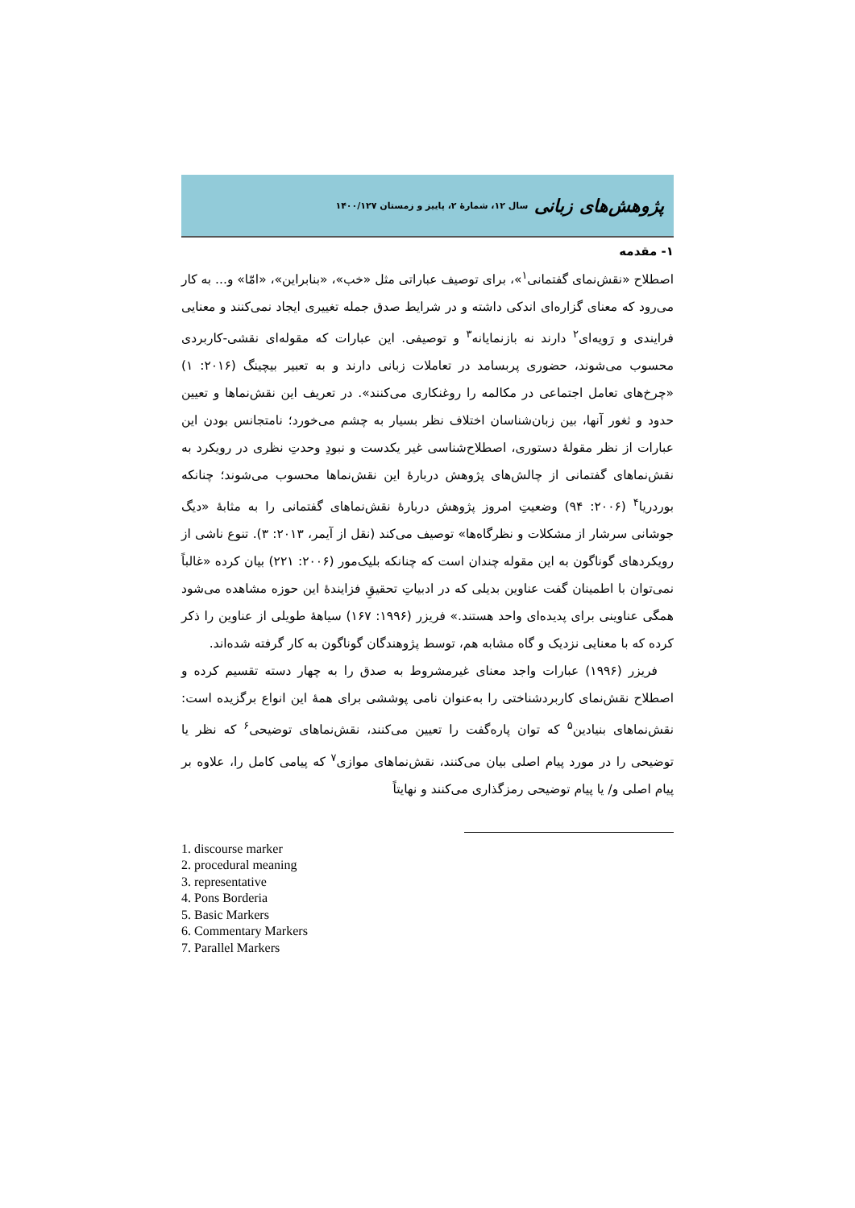پژوهش‌های زبانی سال ۱۲، شمارهٔ ۲، پاییز و زمستان ۱۴۰۰/۱۲۷
۱- مقدمه
اصطلاح «نقش‌نمای گفتمانی<sup>۱</sup>»، برای توصیف عباراتی مثل «خب»، «بنابراین»، «امّا» و... به کار می‌رود که معنای گزاره‌ای اندکی داشته و در شرایط صدق جمله تغییری ایجاد نمی‌کنند و معنایی فرایندی و رَویه‌ای<sup>۲</sup> دارند نه بازنمایانه<sup>۳</sup> و توصیفی. این عبارات که مقوله‌ای نقشی-کاربردی محسوب می‌شوند، حضوری پربسامد در تعاملات زبانی دارند و به تعبیر بیچینگ (۲۰۱۶: ۱) «چرخ‌های تعامل اجتماعی در مکالمه را روغنکاری می‌کنند». در تعریف این نقش‌نماها و تعیین حدود و ثغور آنها، بین زبان‌شناسان اختلاف نظر بسیار به چشم می‌خورد؛ نامتجانس بودن این عبارات از نظر مقولهٔ دستوری، اصطلاح‌شناسی غیر یکدست و نبودِ وحدتِ نظری در رویکرد به نقش‌نماهای گفتمانی از چالش‌های پژوهش دربارهٔ این نقش‌نماها محسوب می‌شوند؛ چنانکه بوردریا<sup>۴</sup> (۲۰۰۶: ۹۴) وضعیتِ امروز پژوهش دربارهٔ نقش‌نماهای گفتمانی را به مثابهٔ «دیگ جوشانی سرشار از مشکلات و نظرگاه‌ها» توصیف می‌کند (نقل از آیمر، ۲۰۱۳: ۳). تنوع ناشی از رویکردهای گوناگون به این مقوله چندان است که چنانکه بلیک‌مور (۲۰۰۶: ۲۲۱) بیان کرده «غالباً نمی‌توان با اطمینان گفت عناوین بدیلی که در ادبیاتِ تحقیقِ فزایندهٔ این حوزه مشاهده می‌شود همگی عناوینی برای پدیده‌ای واحد هستند.» فریزر (۱۹۹۶: ۱۶۷) سیاههٔ طویلی از عناوین را ذکر کرده که با معنایی نزدیک و گاه مشابه هم، توسط پژوهندگان گوناگون به کار گرفته شده‌اند.
فریزر (۱۹۹۶) عبارات واجد معنای غیرمشروط به صدق را به چهار دسته تقسیم کرده و اصطلاح نقش‌نمای کاربردشناختی را به‌عنوان نامی پوششی برای همهٔ این انواع برگزیده است: نقش‌نماهای بنیادین<sup>۵</sup> که توان پاره‌گفت را تعیین می‌کنند، نقش‌نماهای توضیحی<sup>۶</sup> که نظر یا توضیحی را در مورد پیام اصلی بیان می‌کنند، نقش‌نماهای موازی<sup>۷</sup> که پیامی کامل را، علاوه بر پیام اصلی و/ یا پیام توضیحی رمزگذاری می‌کنند و نهایتاً
1. discourse marker
2. procedural meaning
3. representative
4. Pons Borderia
5. Basic Markers
6. Commentary Markers
7. Parallel Markers